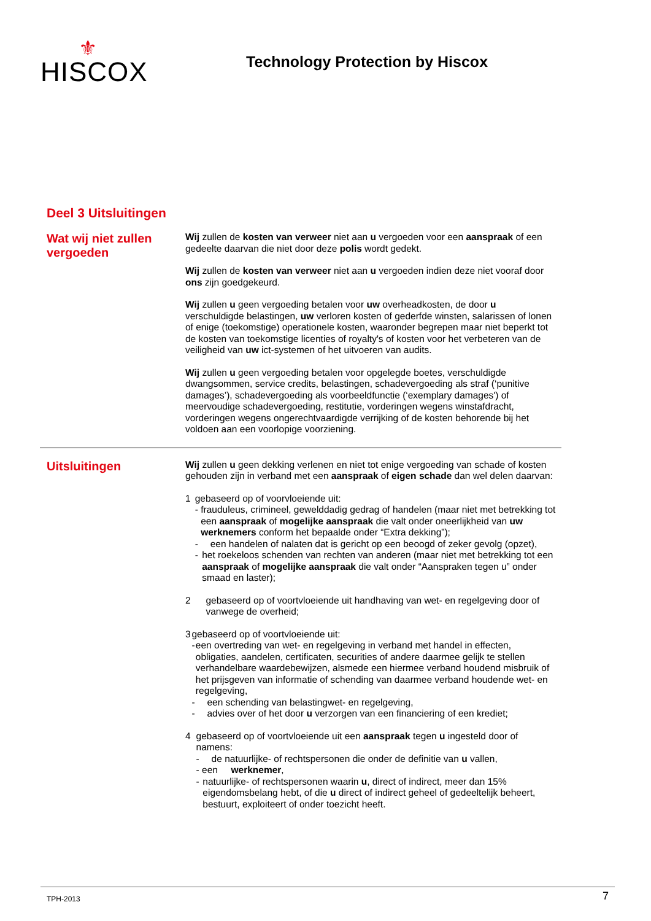⚜
HISCOX
Technology Protection by Hiscox
Deel 3 Uitsluitingen
Wat wij niet zullen vergoeden
Wij zullen de kosten van verweer niet aan u vergoeden voor een aanspraak of een gedeelte daarvan die niet door deze polis wordt gedekt.
Wij zullen de kosten van verweer niet aan u vergoeden indien deze niet vooraf door ons zijn goedgekeurd.
Wij zullen u geen vergoeding betalen voor uw overheadkosten, de door u verschuldigde belastingen, uw verloren kosten of gederfde winsten, salarissen of lonen of enige (toekomstige) operationele kosten, waaronder begrepen maar niet beperkt tot de kosten van toekomstige licenties of royalty's of kosten voor het verbeteren van de veiligheid van uw ict-systemen of het uitvoeren van audits.
Wij zullen u geen vergoeding betalen voor opgelegde boetes, verschuldigde dwangsommen, service credits, belastingen, schadevergoeding als straf (‘punitive damages’), schadevergoeding als voorbeeldfunctie (‘exemplary damages') of meervoudige schadevergoeding, restitutie, vorderingen wegens winstafdracht, vorderingen wegens ongerechtvaardigde verrijking of de kosten behorende bij het voldoen aan een voorlopige voorziening.
Uitsluitingen
Wij zullen u geen dekking verlenen en niet tot enige vergoeding van schade of kosten gehouden zijn in verband met een aanspraak of eigen schade dan wel delen daarvan:
1 gebaseerd op of voorvloeiende uit:
- frauduleus, crimineel, gewelddadig gedrag of handelen (maar niet met betrekking tot een aanspraak of mogelijke aanspraak die valt onder oneerlijkheid van uw werknemers conform het bepaalde onder “Extra dekking”);
- een handelen of nalaten dat is gericht op een beoogd of zeker gevolg (opzet),
- het roekeloos schenden van rechten van anderen (maar niet met betrekking tot een aanspraak of mogelijke aanspraak die valt onder “Aanspraken tegen u” onder smaad en laster);
2 gebaseerd op of voortvloeiende uit handhaving van wet- en regelgeving door of vanwege de overheid;
3 gebaseerd op of voortvloeiende uit:
- een overtreding van wet- en regelgeving in verband met handel in effecten, obligaties, aandelen, certificaten, securities of andere daarmee gelijk te stellen verhandelbare waardebewijzen, alsmede een hiermee verband houdend misbruik of het prijsgeven van informatie of schending van daarmee verband houdende wet- en regelgeving,
- een schending van belastingwet- en regelgeving,
- advies over of het door u verzorgen van een financiering of een krediet;
4 gebaseerd op of voortvloeiende uit een aanspraak tegen u ingesteld door of namens:
- de natuurlijke- of rechtspersonen die onder de definitie van u vallen,
- een werknemer,
- natuurlijke- of rechtspersonen waarin u, direct of indirect, meer dan 15% eigendomsbelang hebt, of die u direct of indirect geheel of gedeeltelijk beheert, bestuurt, exploiteert of onder toezicht heeft.
TPH-2013 7